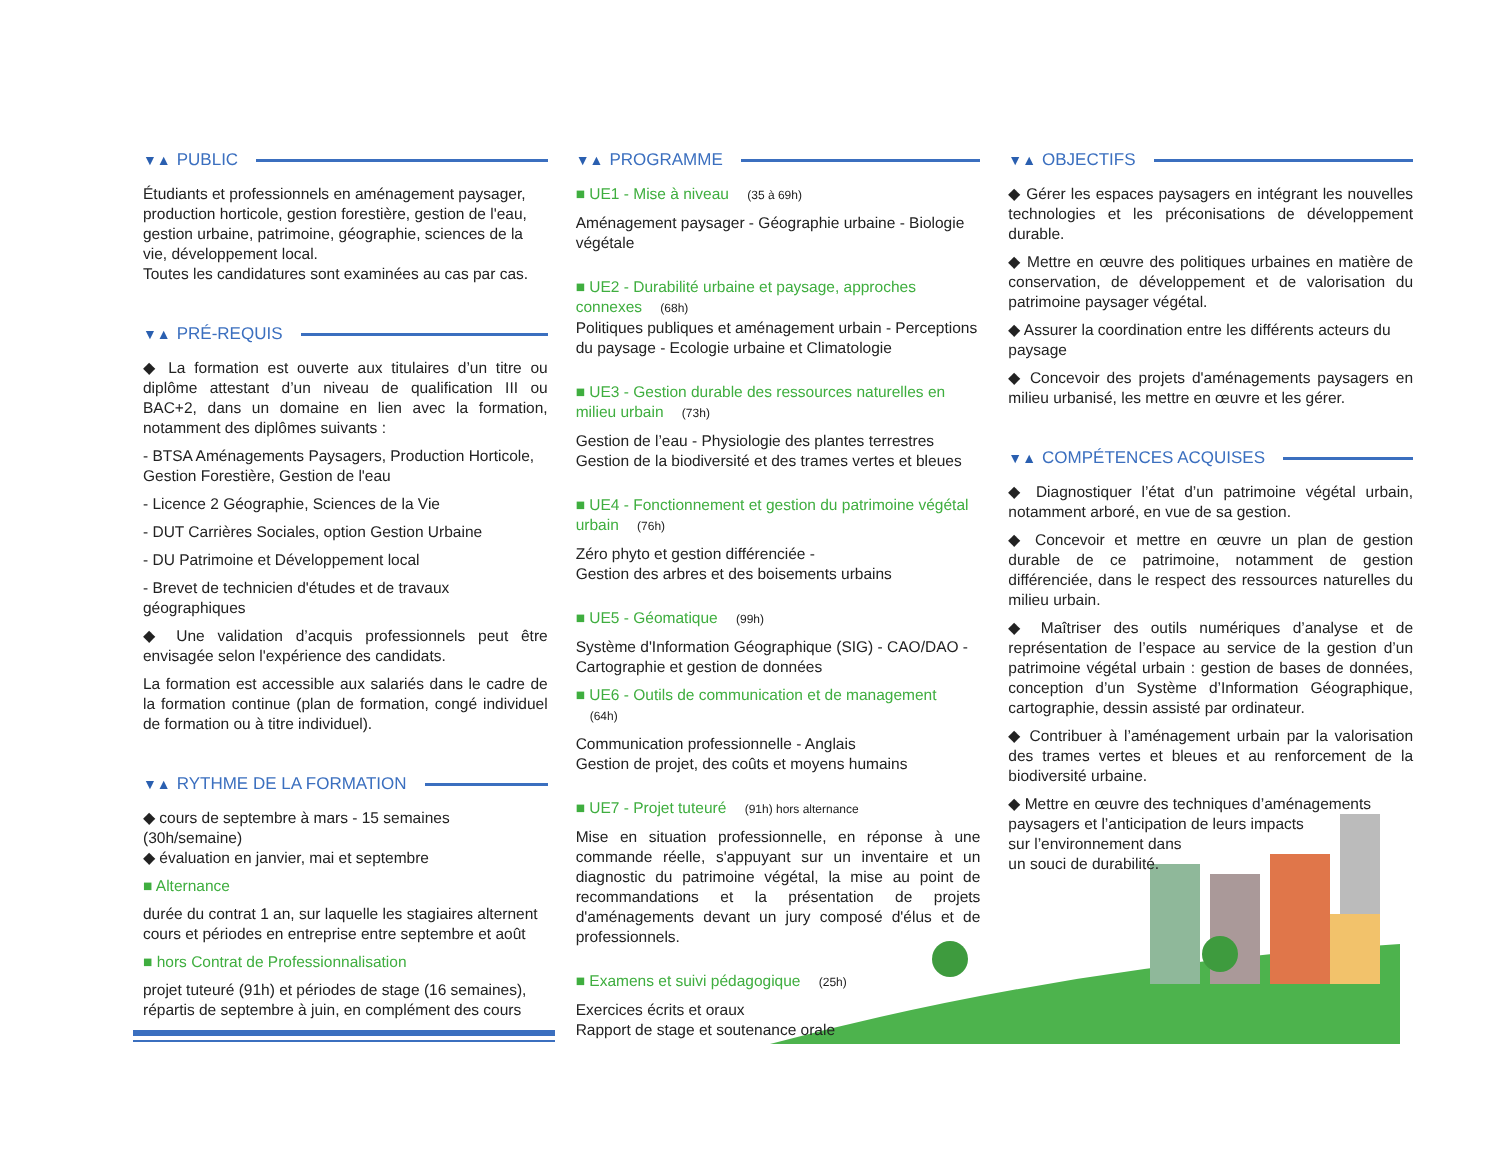▼▲ PUBLIC
Étudiants et professionnels en aménagement paysager, production horticole, gestion forestière, gestion de l'eau, gestion urbaine, patrimoine, géographie, sciences de la vie, développement local.
Toutes les candidatures sont examinées au cas par cas.
▼▲ PRÉ-REQUIS
◆ La formation est ouverte aux titulaires d’un titre ou diplôme attestant d’un niveau de qualification III ou BAC+2, dans un domaine en lien avec la formation, notamment des diplômes suivants :
- BTSA Aménagements Paysagers, Production Horticole, Gestion Forestière, Gestion de l'eau
- Licence 2 Géographie, Sciences de la Vie
- DUT Carrières Sociales, option Gestion Urbaine
- DU Patrimoine et Développement local
- Brevet de technicien d'études et de travaux géographiques
◆ Une validation d’acquis professionnels peut être envisagée selon l'expérience des candidats.
La formation est accessible aux salariés dans le cadre de la formation continue (plan de formation, congé individuel de formation ou à titre individuel).
▼▲ RYTHME DE LA FORMATION
◆ cours de septembre à mars - 15 semaines (30h/semaine)
◆ évaluation en janvier, mai et septembre
■ Alternance
durée du contrat 1 an, sur laquelle les stagiaires alternent cours et périodes en entreprise entre septembre et août
■ hors Contrat de Professionnalisation
projet tuteuré (91h) et périodes de stage (16 semaines), répartis de septembre à juin, en complément des cours
▼▲ PROGRAMME
■ UE1 - Mise à niveau (35 à 69h)
Aménagement paysager - Géographie urbaine - Biologie végétale
■ UE2 - Durabilité urbaine et paysage, approches connexes (68h)
Politiques publiques et aménagement urbain - Perceptions du paysage - Ecologie urbaine et Climatologie
■ UE3 - Gestion durable des ressources naturelles en milieu urbain (73h)
Gestion de l’eau - Physiologie des plantes terrestres
Gestion de la biodiversité et des trames vertes et bleues
■ UE4 - Fonctionnement et gestion du patrimoine végétal urbain (76h)
Zéro phyto et gestion différenciée -
Gestion des arbres et des boisements urbains
■ UE5 - Géomatique (99h)
Système d'Information Géographique (SIG) - CAO/DAO - Cartographie et gestion de données
■ UE6 - Outils de communication et de management (64h)
Communication professionnelle - Anglais
Gestion de projet, des coûts et moyens humains
■ UE7 - Projet tuteuré (91h) hors alternance
Mise en situation professionnelle, en réponse à une commande réelle, s'appuyant sur un inventaire et un diagnostic du patrimoine végétal, la mise au point de recommandations et la présentation de projets d'aménagements devant un jury composé d'élus et de professionnels.
■ Examens et suivi pédagogique (25h)
Exercices écrits et oraux
Rapport de stage et soutenance orale
▼▲ OBJECTIFS
◆ Gérer les espaces paysagers en intégrant les nouvelles technologies et les préconisations de développement durable.
◆ Mettre en œuvre des politiques urbaines en matière de conservation, de développement et de valorisation du patrimoine paysager végétal.
◆ Assurer la coordination entre les différents acteurs du paysage
◆ Concevoir des projets d'aménagements paysagers en milieu urbanisé, les mettre en œuvre et les gérer.
▼▲ COMPÉTENCES ACQUISES
◆ Diagnostiquer l’état d’un patrimoine végétal urbain, notamment arboré, en vue de sa gestion.
◆ Concevoir et mettre en œuvre un plan de gestion durable de ce patrimoine, notamment de gestion différenciée, dans le respect des ressources naturelles du milieu urbain.
◆ Maîtriser des outils numériques d’analyse et de représentation de l’espace au service de la gestion d’un patrimoine végétal urbain : gestion de bases de données, conception d’un Système d’Information Géographique, cartographie, dessin assisté par ordinateur.
◆ Contribuer à l’aménagement urbain par la valorisation des trames vertes et bleues et au renforcement de la biodiversité urbaine.
◆ Mettre en œuvre des techniques d’aménagements paysagers et l’anticipation de leurs impacts
sur l’environnement dans
un souci de durabilité.